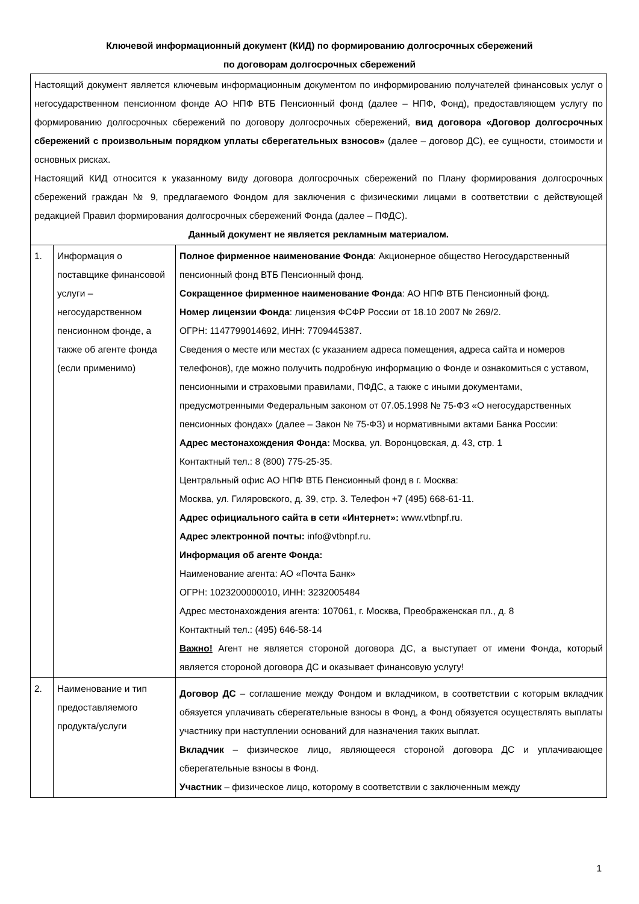Ключевой информационный документ (КИД) по формированию долгосрочных сбережений
по договорам долгосрочных сбережений
| Настоящий документ является ключевым информационным документом по информированию получателей финансовых услуг о негосударственном пенсионном фонде АО НПФ ВТБ Пенсионный фонд (далее – НПФ, Фонд), предоставляющем услугу по формированию долгосрочных сбережений по договору долгосрочных сбережений, вид договора «Договор долгосрочных сбережений с произвольным порядком уплаты сберегательных взносов» (далее – договор ДС), ее сущности, стоимости и основных рисках. Настоящий КИД относится к указанному виду договора долгосрочных сбережений по Плану формирования долгосрочных сбережений граждан № 9, предлагаемого Фондом для заключения с физическими лицами в соответствии с действующей редакцией Правил формирования долгосрочных сбережений Фонда (далее – ПФДС). Данный документ не является рекламным материалом. | | |
| 1. | Информация о поставщике финансовой услуги – негосударственном пенсионном фонде, а также об агенте фонда (если применимо) | Полное фирменное наименование Фонда : Акционерное общество Негосударственный пенсионный фонд ВТБ Пенсионный фонд. Сокращенное фирменное наименование Фонда : АО НПФ ВТБ Пенсионный фонд. Номер лицензии Фонда : лицензия ФСФР России от 18.10 2007 № 269/2. ОГРН: 1147799014692, ИНН: 7709445387. Сведения о месте или местах (с указанием адреса помещения, адреса сайта и номеров телефонов), где можно получить подробную информацию о Фонде и ознакомиться с уставом, пенсионными и страховыми правилами, ПФДС, а также с иными документами, предусмотренными Федеральным законом от 07.05.1998 № 75-ФЗ «О негосударственных пенсионных фондах» (далее – Закон № 75-ФЗ) и нормативными актами Банка России: Адрес местонахождения Фонда: Москва, ул. Воронцовская, д. 43, стр. 1 Контактный тел.: 8 (800) 775-25-35. Центральный офис АО НПФ ВТБ Пенсионный фонд в г. Москва: Москва, ул. Гиляровского, д. 39, стр. 3. Телефон +7 (495) 668-61-11. Адрес официального сайта в сети «Интернет»: www.vtbnpf.ru. Адрес электронной почты: info@vtbnpf.ru. Информация об агенте Фонда: Наименование агента: АО «Почта Банк» ОГРН: 1023200000010, ИНН: 3232005484 Адрес местонахождения агента: 107061, г. Москва, Преображенская пл., д. 8 Контактный тел.: (495) 646-58-14 Важно! Агент не является стороной договора ДС, а выступает от имени Фонда, который является стороной договора ДС и оказывает финансовую услугу! |
| 2. | Наименование и тип предоставляемого продукта/услуги | Договор ДС – соглашение между Фондом и вкладчиком, в соответствии с которым вкладчик обязуется уплачивать сберегательные взносы в Фонд, а Фонд обязуется осуществлять выплаты участнику при наступлении оснований для назначения таких выплат. Вкладчик – физическое лицо, являющееся стороной договора ДС и уплачивающее сберегательные взносы в Фонд. Участник – физическое лицо, которому в соответствии с заключенным между |
1